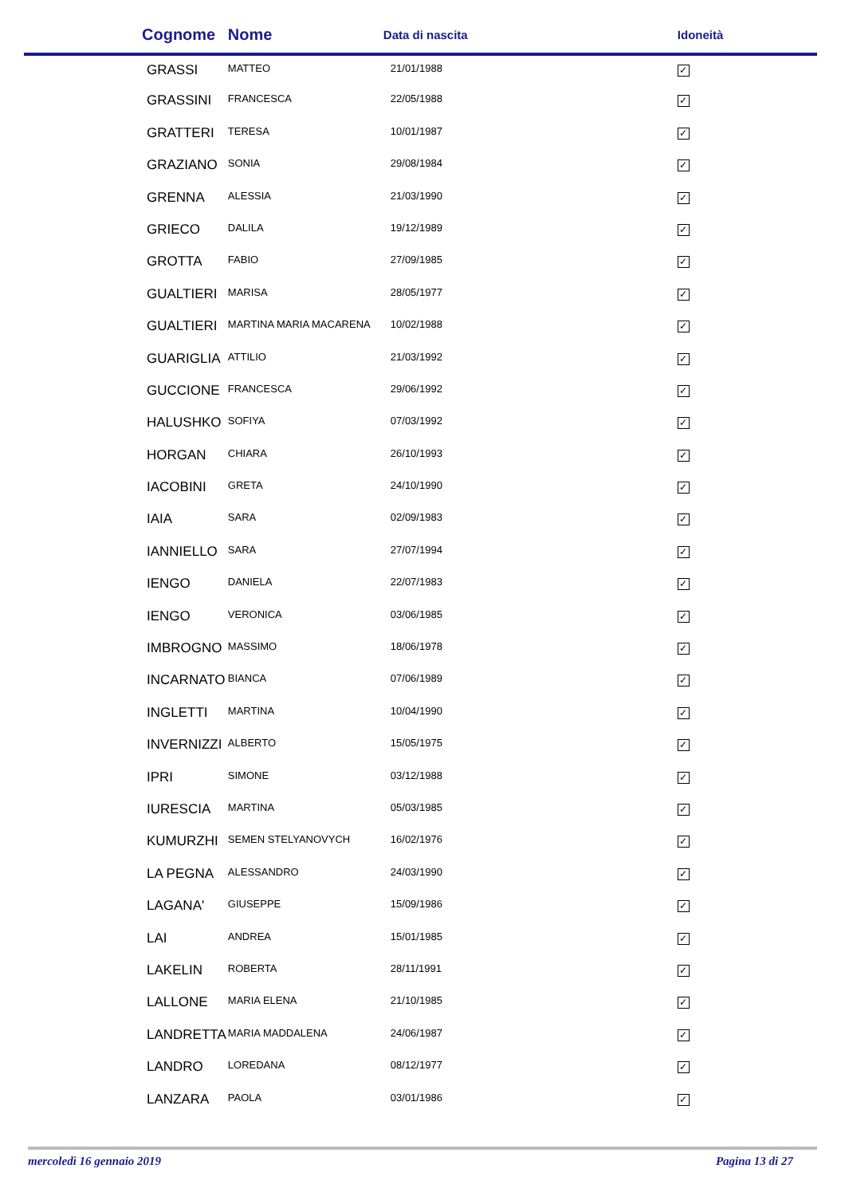| Cognome | Nome | Data di nascita | Idoneità |
| --- | --- | --- | --- |
| GRASSI | MATTEO | 21/01/1988 | ✓ |
| GRASSINI | FRANCESCA | 22/05/1988 | ✓ |
| GRATTERI | TERESA | 10/01/1987 | ✓ |
| GRAZIANO | SONIA | 29/08/1984 | ✓ |
| GRENNA | ALESSIA | 21/03/1990 | ✓ |
| GRIECO | DALILA | 19/12/1989 | ✓ |
| GROTTA | FABIO | 27/09/1985 | ✓ |
| GUALTIERI | MARISA | 28/05/1977 | ✓ |
| GUALTIERI | MARTINA MARIA MACARENA | 10/02/1988 | ✓ |
| GUARIGLIA | ATTILIO | 21/03/1992 | ✓ |
| GUCCIONE | FRANCESCA | 29/06/1992 | ✓ |
| HALUSHKO | SOFIYA | 07/03/1992 | ✓ |
| HORGAN | CHIARA | 26/10/1993 | ✓ |
| IACOBINI | GRETA | 24/10/1990 | ✓ |
| IAIA | SARA | 02/09/1983 | ✓ |
| IANNIELLO | SARA | 27/07/1994 | ✓ |
| IENGO | DANIELA | 22/07/1983 | ✓ |
| IENGO | VERONICA | 03/06/1985 | ✓ |
| IMBROGNO | MASSIMO | 18/06/1978 | ✓ |
| INCARNATO | BIANCA | 07/06/1989 | ✓ |
| INGLETTI | MARTINA | 10/04/1990 | ✓ |
| INVERNIZZI | ALBERTO | 15/05/1975 | ✓ |
| IPRI | SIMONE | 03/12/1988 | ✓ |
| IURESCIA | MARTINA | 05/03/1985 | ✓ |
| KUMURZHI | SEMEN STELYANOVYCH | 16/02/1976 | ✓ |
| LA PEGNA | ALESSANDRO | 24/03/1990 | ✓ |
| LAGANA' | GIUSEPPE | 15/09/1986 | ✓ |
| LAI | ANDREA | 15/01/1985 | ✓ |
| LAKELIN | ROBERTA | 28/11/1991 | ✓ |
| LALLONE | MARIA ELENA | 21/10/1985 | ✓ |
| LANDRETTA | MARIA MADDALENA | 24/06/1987 | ✓ |
| LANDRO | LOREDANA | 08/12/1977 | ✓ |
| LANZARA | PAOLA | 03/01/1986 | ✓ |
mercoledì 16 gennaio 2019 Pagina 13 di 27